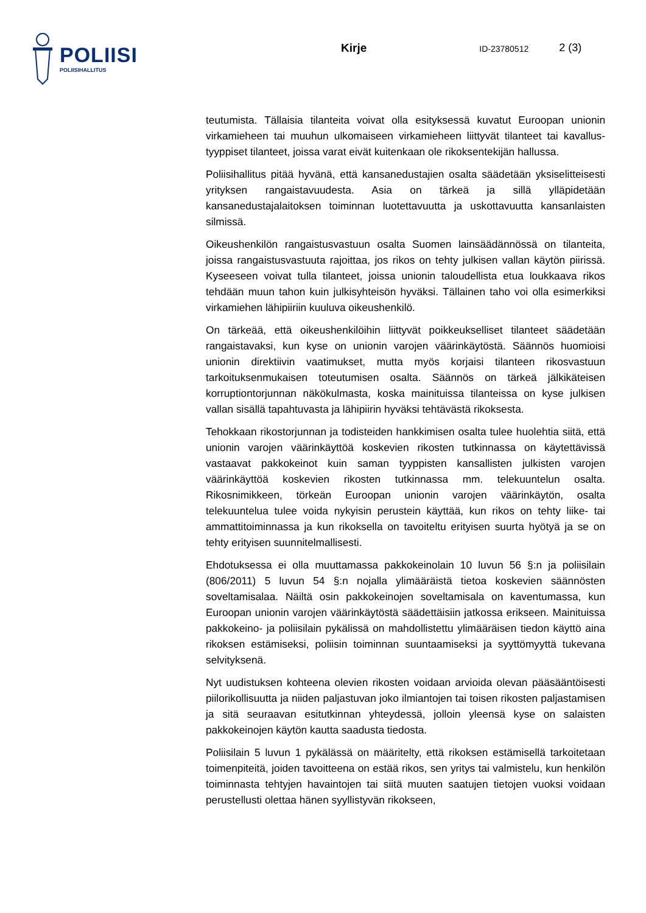POLIISI
POLIISIHALLITUS
Kirje
ID-23780512
2 (3)
teutumista. Tällaisia tilanteita voivat olla esityksessä kuvatut Euroopan unionin virkamieheen tai muuhun ulkomaiseen virkamieheen liittyvät tilanteet tai kavallus-tyyppiset tilanteet, joissa varat eivät kuitenkaan ole rikoksentekijän hallussa.
Poliisihallitus pitää hyvänä, että kansanedustajien osalta säädetään yksiselitteisesti yrityksen rangaistavuudesta. Asia on tärkeä ja sillä ylläpidetään kansanedustajalaitoksen toiminnan luotettavuutta ja uskottavuutta kansanlaisten silmissä.
Oikeushenkilön rangaistusvastuun osalta Suomen lainsäädännössä on tilanteita, joissa rangaistusvastuuta rajoittaa, jos rikos on tehty julkisen vallan käytön piirissä. Kyseeseen voivat tulla tilanteet, joissa unionin taloudellista etua loukkaava rikos tehdään muun tahon kuin julkisyhteisön hyväksi. Tällainen taho voi olla esimerkiksi virkamiehen lähipiiriin kuuluva oikeushenkilö.
On tärkeää, että oikeushenkilöihin liittyvät poikkeukselliset tilanteet säädetään rangaistavaksi, kun kyse on unionin varojen väärinkäytöstä. Säännös huomioisi unionin direktiivin vaatimukset, mutta myös korjaisi tilanteen rikosvastuun tarkoituksenmukaisen toteutumisen osalta. Säännös on tärkeä jälkikäteisen korruptiontorjunnan näkökulmasta, koska mainituissa tilanteissa on kyse julkisen vallan sisällä tapahtuvasta ja lähipiirin hyväksi tehtävästä rikoksesta.
Tehokkaan rikostorjunnan ja todisteiden hankkimisen osalta tulee huolehtia siitä, että unionin varojen väärinkäyttöä koskevien rikosten tutkinnassa on käytettävissä vastaavat pakkokeinot kuin saman tyyppisten kansallisten julkisten varojen väärinkäyttöä koskevien rikosten tutkinnassa mm. telekuuntelun osalta. Rikosnimikkeen, törkeän Euroopan unionin varojen väärinkäytön, osalta telekuuntelua tulee voida nykyisin perustein käyttää, kun rikos on tehty liike- tai ammattitoiminnassa ja kun rikoksella on tavoiteltu erityisen suurta hyötyä ja se on tehty erityisen suunnitelmallisesti.
Ehdotuksessa ei olla muuttamassa pakkokeinolain 10 luvun 56 §:n ja poliisilain (806/2011) 5 luvun 54 §:n nojalla ylimääräistä tietoa koskevien säännösten soveltamisalaa. Näiltä osin pakkokeinojen soveltamisala on kaventumassa, kun Euroopan unionin varojen väärinkäytöstä säädettäisiin jatkossa erikseen. Mainituissa pakkokeino- ja poliisilain pykälissä on mahdollistettu ylimääräisen tiedon käyttö aina rikoksen estämiseksi, poliisin toiminnan suuntaamiseksi ja syyttömyyttä tukevana selvityksenä.
Nyt uudistuksen kohteena olevien rikosten voidaan arvioida olevan pääsääntöisesti piilorikollisuutta ja niiden paljastuvan joko ilmiantojen tai toisen rikosten paljastamisen ja sitä seuraavan esitutkinnan yhteydessä, jolloin yleensä kyse on salaisten pakkokeinojen käytön kautta saadusta tiedosta.
Poliisilain 5 luvun 1 pykälässä on määritelty, että rikoksen estämisellä tarkoitetaan toimenpiteitä, joiden tavoitteena on estää rikos, sen yritys tai valmistelu, kun henkilön toiminnasta tehtyjen havaintojen tai siitä muuten saatujen tietojen vuoksi voidaan perustellusti olettaa hänen syyllistyvän rikokseen,